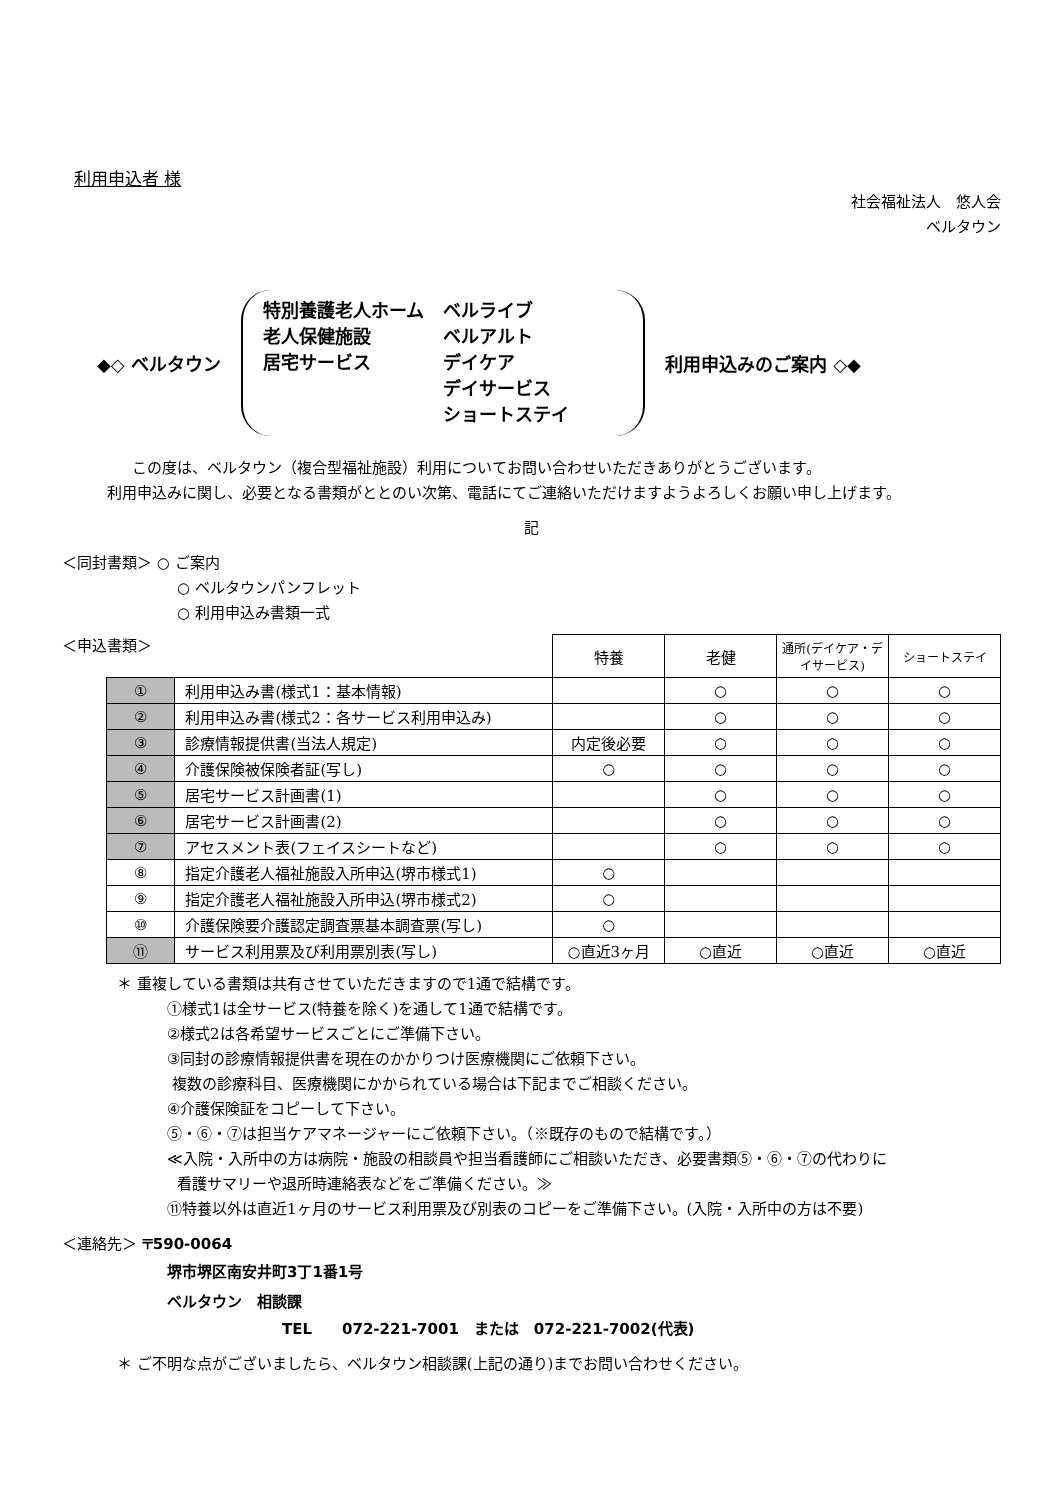利用申込者 様
社会福祉法人　悠人会
ベルタウン
◆◇ ベルタウン
特別養護老人ホーム
老人保健施設
居宅サービス
ベルライブ
ベルアルト
デイケア
デイサービス
ショートステイ
利用申込みのご案内 ◇◆
この度は、ベルタウン（複合型福祉施設）利用についてお問い合わせいただきありがとうございます。
利用申込みに関し、必要となる書類がととのい次第、電話にてご連絡いただけますようよろしくお願い申し上げます。
記
＜同封書類＞ ○ ご案内
○ ベルタウンパンフレット
○ 利用申込み書類一式
＜申込書類＞
| | | 特養 | 老健 | 通所(デイケア・デイサービス) | ショートステイ |
| ① | 利用申込み書(様式1：基本情報) | | ○ | ○ | ○ |
| ② | 利用申込み書(様式2：各サービス利用申込み) | | ○ | ○ | ○ |
| ③ | 診療情報提供書(当法人規定) | 内定後必要 | ○ | ○ | ○ |
| ④ | 介護保険被保険者証(写し) | ○ | ○ | ○ | ○ |
| ⑤ | 居宅サービス計画書(1) | | ○ | ○ | ○ |
| ⑥ | 居宅サービス計画書(2) | | ○ | ○ | ○ |
| ⑦ | アセスメント表(フェイスシートなど) | | ○ | ○ | ○ |
| ⑧ | 指定介護老人福祉施設入所申込(堺市様式1) | ○ | | | |
| ⑨ | 指定介護老人福祉施設入所申込(堺市様式2) | ○ | | | |
| ⑩ | 介護保険要介護認定調査票基本調査票(写し) | ○ | | | |
| ⑪ | サービス利用票及び利用票別表(写し) | ○直近3ヶ月 | ○直近 | ○直近 | ○直近 |
＊ 重複している書類は共有させていただきますので1通で結構です。
①様式1は全サービス(特養を除く)を通して1通で結構です。
②様式2は各希望サービスごとにご準備下さい。
③同封の診療情報提供書を現在のかかりつけ医療機関にご依頼下さい。
複数の診療科目、医療機関にかかられている場合は下記までご相談ください。
④介護保険証をコピーして下さい。
⑤・⑥・⑦は担当ケアマネージャーにご依頼下さい。（※既存のもので結構です。）
≪入院・入所中の方は病院・施設の相談員や担当看護師にご相談いただき、必要書類⑤・⑥・⑦の代わりに
看護サマリーや退所時連絡表などをご準備ください。≫
⑪特養以外は直近1ヶ月のサービス利用票及び別表のコピーをご準備下さい。(入院・入所中の方は不要)
＜連絡先＞ 〒590-0064
堺市堺区南安井町3丁1番1号
ベルタウン　相談課
TEL　　072-221-7001　または　072-221-7002(代表)
＊ ご不明な点がございましたら、ベルタウン相談課(上記の通り)までお問い合わせください。